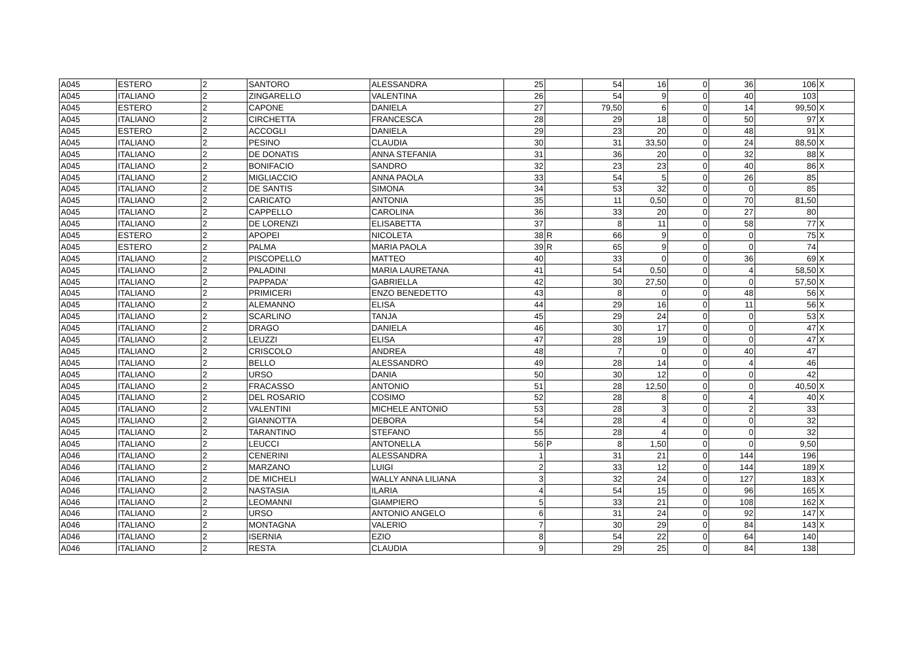| A045 | ESTERO | 2 | SANTORO | ALESSANDRA | 25 | | 54 | 16 | 0 | 36 | 106 | X |
| A045 | ITALIANO | 2 | ZINGARELLO | VALENTINA | 26 | | 54 | 9 | 0 | 40 | 103 | |
| A045 | ESTERO | 2 | CAPONE | DANIELA | 27 | | 79,50 | 6 | 0 | 14 | 99,50 | X |
| A045 | ITALIANO | 2 | CIRCHETTA | FRANCESCA | 28 | | 29 | 18 | 0 | 50 | 97 | X |
| A045 | ESTERO | 2 | ACCOGLI | DANIELA | 29 | | 23 | 20 | 0 | 48 | 91 | X |
| A045 | ITALIANO | 2 | PESINO | CLAUDIA | 30 | | 31 | 33,50 | 0 | 24 | 88,50 | X |
| A045 | ITALIANO | 2 | DE DONATIS | ANNA STEFANIA | 31 | | 36 | 20 | 0 | 32 | 88 | X |
| A045 | ITALIANO | 2 | BONIFACIO | SANDRO | 32 | | 23 | 23 | 0 | 40 | 86 | X |
| A045 | ITALIANO | 2 | MIGLIACCIO | ANNA PAOLA | 33 | | 54 | 5 | 0 | 26 | 85 | |
| A045 | ITALIANO | 2 | DE SANTIS | SIMONA | 34 | | 53 | 32 | 0 | 0 | 85 | |
| A045 | ITALIANO | 2 | CARICATO | ANTONIA | 35 | | 11 | 0,50 | 0 | 70 | 81,50 | |
| A045 | ITALIANO | 2 | CAPPELLO | CAROLINA | 36 | | 33 | 20 | 0 | 27 | 80 | |
| A045 | ITALIANO | 2 | DE LORENZI | ELISABETTA | 37 | | 8 | 11 | 0 | 58 | 77 | X |
| A045 | ESTERO | 2 | APOPEI | NICOLETA | 38 | R | 66 | 9 | 0 | 0 | 75 | X |
| A045 | ESTERO | 2 | PALMA | MARIA PAOLA | 39 | R | 65 | 9 | 0 | 0 | 74 | |
| A045 | ITALIANO | 2 | PISCOPELLO | MATTEO | 40 | | 33 | 0 | 0 | 36 | 69 | X |
| A045 | ITALIANO | 2 | PALADINI | MARIA LAURETANA | 41 | | 54 | 0,50 | 0 | 4 | 58,50 | X |
| A045 | ITALIANO | 2 | PAPPADA' | GABRIELLA | 42 | | 30 | 27,50 | 0 | 0 | 57,50 | X |
| A045 | ITALIANO | 2 | PRIMICERI | ENZO BENEDETTO | 43 | | 8 | 0 | 0 | 48 | 56 | X |
| A045 | ITALIANO | 2 | ALEMANNO | ELISA | 44 | | 29 | 16 | 0 | 11 | 56 | X |
| A045 | ITALIANO | 2 | SCARLINO | TANJA | 45 | | 29 | 24 | 0 | 0 | 53 | X |
| A045 | ITALIANO | 2 | DRAGO | DANIELA | 46 | | 30 | 17 | 0 | 0 | 47 | X |
| A045 | ITALIANO | 2 | LEUZZI | ELISA | 47 | | 28 | 19 | 0 | 0 | 47 | X |
| A045 | ITALIANO | 2 | CRISCOLO | ANDREA | 48 | | 7 | 0 | 0 | 40 | 47 | |
| A045 | ITALIANO | 2 | BELLO | ALESSANDRO | 49 | | 28 | 14 | 0 | 4 | 46 | |
| A045 | ITALIANO | 2 | URSO | DANIA | 50 | | 30 | 12 | 0 | 0 | 42 | |
| A045 | ITALIANO | 2 | FRACASSO | ANTONIO | 51 | | 28 | 12,50 | 0 | 0 | 40,50 | X |
| A045 | ITALIANO | 2 | DEL ROSARIO | COSIMO | 52 | | 28 | 8 | 0 | 4 | 40 | X |
| A045 | ITALIANO | 2 | VALENTINI | MICHELE ANTONIO | 53 | | 28 | 3 | 0 | 2 | 33 | |
| A045 | ITALIANO | 2 | GIANNOTTA | DEBORA | 54 | | 28 | 4 | 0 | 0 | 32 | |
| A045 | ITALIANO | 2 | TARANTINO | STEFANO | 55 | | 28 | 4 | 0 | 0 | 32 | |
| A045 | ITALIANO | 2 | LEUCCI | ANTONELLA | 56 | P | 8 | 1,50 | 0 | 0 | 9,50 | |
| A046 | ITALIANO | 2 | CENERINI | ALESSANDRA | 1 | | 31 | 21 | 0 | 144 | 196 | |
| A046 | ITALIANO | 2 | MARZANO | LUIGI | 2 | | 33 | 12 | 0 | 144 | 189 | X |
| A046 | ITALIANO | 2 | DE MICHELI | WALLY ANNA LILIANA | 3 | | 32 | 24 | 0 | 127 | 183 | X |
| A046 | ITALIANO | 2 | NASTASIA | ILARIA | 4 | | 54 | 15 | 0 | 96 | 165 | X |
| A046 | ITALIANO | 2 | LEOMANNI | GIAMPIERO | 5 | | 33 | 21 | 0 | 108 | 162 | X |
| A046 | ITALIANO | 2 | URSO | ANTONIO ANGELO | 6 | | 31 | 24 | 0 | 92 | 147 | X |
| A046 | ITALIANO | 2 | MONTAGNA | VALERIO | 7 | | 30 | 29 | 0 | 84 | 143 | X |
| A046 | ITALIANO | 2 | ISERNIA | EZIO | 8 | | 54 | 22 | 0 | 64 | 140 | |
| A046 | ITALIANO | 2 | RESTA | CLAUDIA | 9 | | 29 | 25 | 0 | 84 | 138 | |